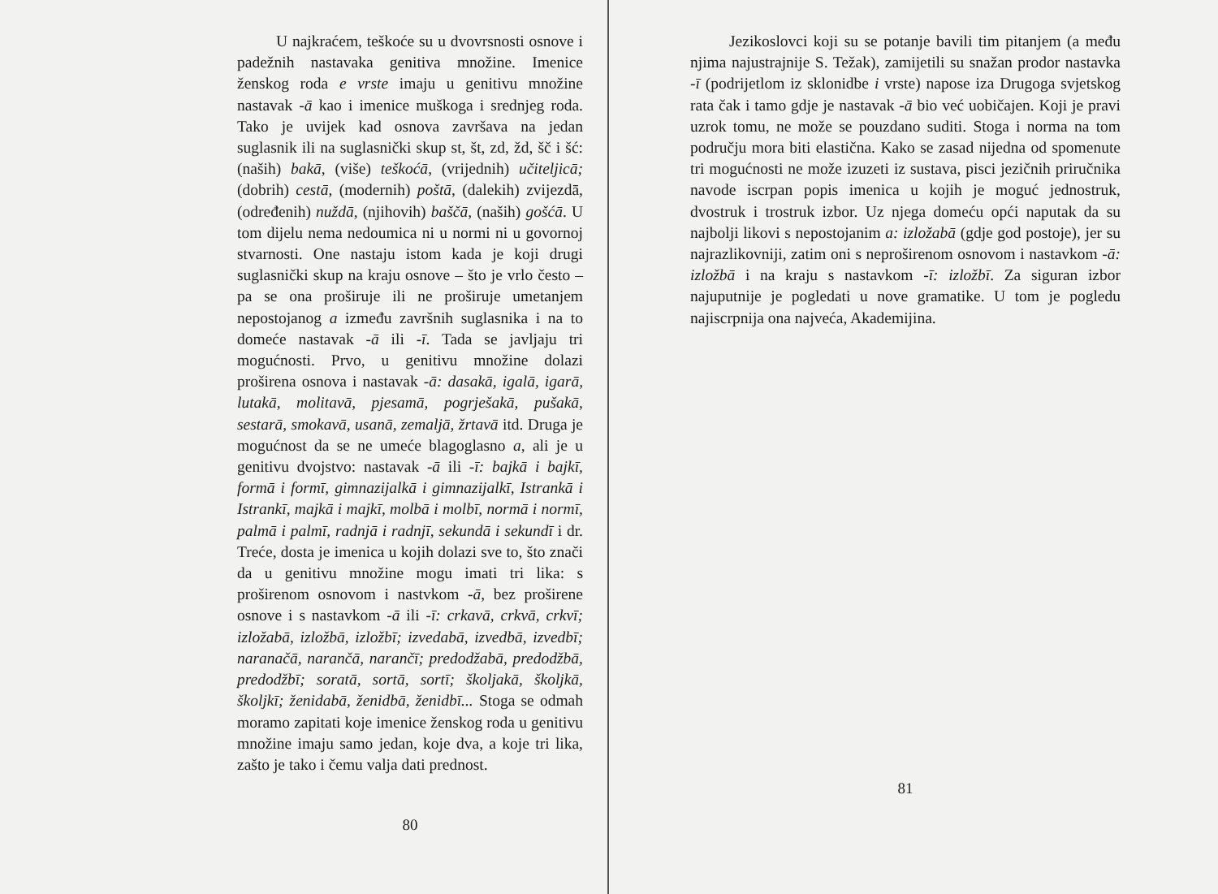U najkraćem, teškoće su u dvovrsnosti osnove i padežnih nastavaka genitiva množine. Imenice ženskog roda e vrste imaju u genitivu množine nastavak -ā kao i imenice muškoga i srednjeg roda. Tako je uvijek kad osnova završava na jedan suglasnik ili na suglasnički skup st, št, zd, žd, šč i šć: (naših) bakā, (više) teškoćā, (vrijednih) učiteljicā; (dobrih) cestā, (modernih) poštā, (dalekih) zvijezdā, (određenih) nuždā, (njihovih) baščā, (naših) gošćā. U tom dijelu nema nedoumica ni u normi ni u govornoj stvarnosti. One nastaju istom kada je koji drugi suglasnički skup na kraju osnove – što je vrlo često – pa se ona proširuje ili ne proširuje umetanjem nepostojanog a između završnih suglasnika i na to domeće nastavak -ā ili -ī. Tada se javljaju tri mogućnosti. Prvo, u genitivu množine dolazi proširena osnova i nastavak -ā: dasakā, igalā, igarā, lutakā, molitavā, pjesamā, pogrješakā, pušakā, sestarā, smokavā, usanā, zemaljā, žrtavā itd. Druga je mogućnost da se ne umeće blagoglasno a, ali je u genitivu dvojstvo: nastavak -ā ili -ī: bajkā i bajkī, formā i formī, gimnazijalkā i gimnazijalkī, Istrankā i Istrankī, majkā i majkī, molbā i molbī, normā i normī, palmā i palmī, radnjā i radnjī, sekundā i sekundī i dr. Treće, dosta je imenica u kojih dolazi sve to, što znači da u genitivu množine mogu imati tri lika: s proširenom osnovom i nastvkom -ā, bez proširene osnove i s nastavkom -ā ili -ī: crkavā, crkvā, crkvī; izložabā, izložbā, izložbī; izvedabā, izvedbā, izvedbī; naranačā, narančā, narančī; predodžabā, predodžbā, predodžbī; soratā, sortā, sortī; školjakā, školjkā, školjkī; ženidabā, ženidbā, ženidbī... Stoga se odmah moramo zapitati koje imenice ženskog roda u genitivu množine imaju samo jedan, koje dva, a koje tri lika, zašto je tako i čemu valja dati prednost.
80
Jezikoslovci koji su se potanje bavili tim pitanjem (a među njima najustrajnije S. Težak), zamijetili su snažan prodor nastavka -ī (podrijetlom iz sklonidbe i vrste) napose iza Drugoga svjetskog rata čak i tamo gdje je nastavak -ā bio već uobičajen. Koji je pravi uzrok tomu, ne može se pouzdano suditi. Stoga i norma na tom području mora biti elastična. Kako se zasad nijedna od spomenute tri mogućnosti ne može izuzeti iz sustava, pisci jezičnih priručnika navode iscrpan popis imenica u kojih je moguć jednostruk, dvostruk i trostruk izbor. Uz njega domeću opći naputak da su najbolji likovi s nepostojanim a: izložabā (gdje god postoje), jer su najrazlikovniji, zatim oni s neproširenom osnovom i nastavkom -ā: izložbā i na kraju s nastavkom -ī: izložbī. Za siguran izbor najuputnije je pogledati u nove gramatike. U tom je pogledu najiscrpnija ona najveća, Akademijina.
81